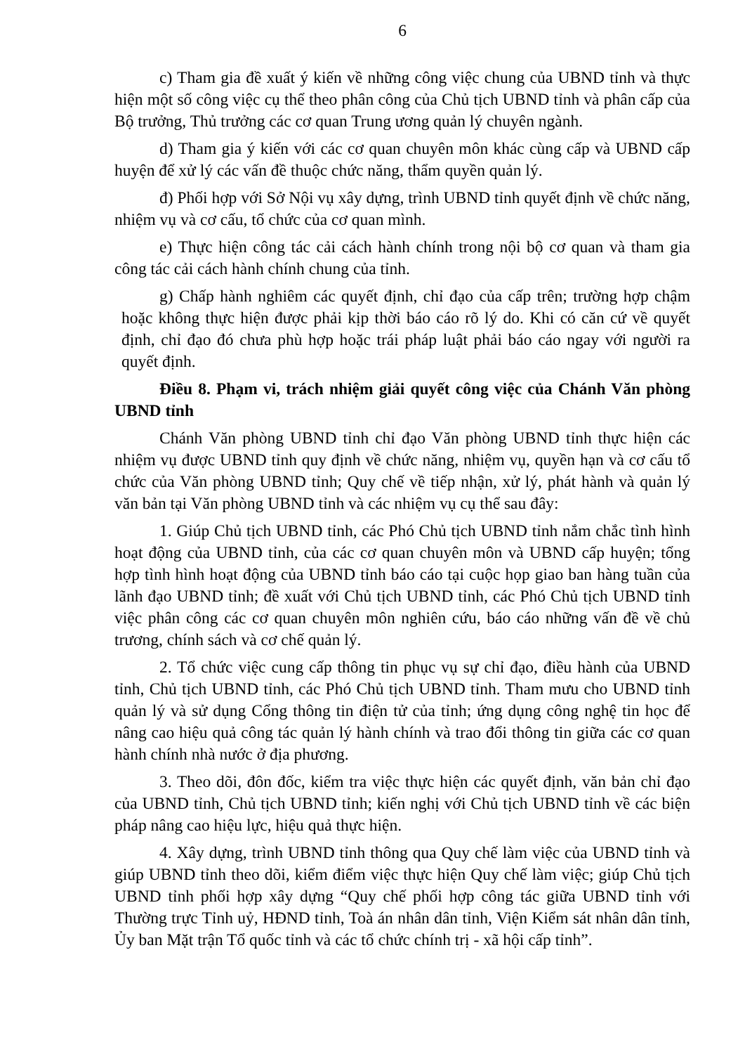6
c) Tham gia đề xuất ý kiến về những công việc chung của UBND tỉnh và thực hiện một số công việc cụ thể theo phân công của Chủ tịch UBND tỉnh và phân cấp của Bộ trưởng, Thủ trưởng các cơ quan Trung ương quản lý chuyên ngành.
d) Tham gia ý kiến với các cơ quan chuyên môn khác cùng cấp và UBND cấp huyện để xử lý các vấn đề thuộc chức năng, thẩm quyền quản lý.
đ) Phối hợp với Sở Nội vụ xây dựng, trình UBND tỉnh quyết định về chức năng, nhiệm vụ và cơ cấu, tổ chức của cơ quan mình.
e) Thực hiện công tác cải cách hành chính trong nội bộ cơ quan và tham gia công tác cải cách hành chính chung của tỉnh.
g) Chấp hành nghiêm các quyết định, chỉ đạo của cấp trên; trường hợp chậm hoặc không thực hiện được phải kịp thời báo cáo rõ lý do. Khi có căn cứ về quyết định, chỉ đạo đó chưa phù hợp hoặc trái pháp luật phải báo cáo ngay với người ra quyết định.
Điều 8. Phạm vi, trách nhiệm giải quyết công việc của Chánh Văn phòng UBND tỉnh
Chánh Văn phòng UBND tỉnh chỉ đạo Văn phòng UBND tỉnh thực hiện các nhiệm vụ được UBND tỉnh quy định về chức năng, nhiệm vụ, quyền hạn và cơ cấu tổ chức của Văn phòng UBND tỉnh; Quy chế về tiếp nhận, xử lý, phát hành và quản lý văn bản tại Văn phòng UBND tỉnh và các nhiệm vụ cụ thể sau đây:
1. Giúp Chủ tịch UBND tỉnh, các Phó Chủ tịch UBND tỉnh nắm chắc tình hình hoạt động của UBND tỉnh, của các cơ quan chuyên môn và UBND cấp huyện; tổng hợp tình hình hoạt động của UBND tỉnh báo cáo tại cuộc họp giao ban hàng tuần của lãnh đạo UBND tỉnh; đề xuất với Chủ tịch UBND tỉnh, các Phó Chủ tịch UBND tỉnh việc phân công các cơ quan chuyên môn nghiên cứu, báo cáo những vấn đề về chủ trương, chính sách và cơ chế quản lý.
2. Tổ chức việc cung cấp thông tin phục vụ sự chỉ đạo, điều hành của UBND tỉnh, Chủ tịch UBND tỉnh, các Phó Chủ tịch UBND tỉnh. Tham mưu cho UBND tỉnh quản lý và sử dụng Cổng thông tin điện tử của tỉnh; ứng dụng công nghệ tin học để nâng cao hiệu quả công tác quản lý hành chính và trao đổi thông tin giữa các cơ quan hành chính nhà nước ở địa phương.
3. Theo dõi, đôn đốc, kiểm tra việc thực hiện các quyết định, văn bản chỉ đạo của UBND tỉnh, Chủ tịch UBND tỉnh; kiến nghị với Chủ tịch UBND tỉnh về các biện pháp nâng cao hiệu lực, hiệu quả thực hiện.
4. Xây dựng, trình UBND tỉnh thông qua Quy chế làm việc của UBND tỉnh và giúp UBND tỉnh theo dõi, kiểm điểm việc thực hiện Quy chế làm việc; giúp Chủ tịch UBND tỉnh phối hợp xây dựng “Quy chế phối hợp công tác giữa UBND tỉnh với Thường trực Tỉnh uỷ, HĐND tỉnh, Toà án nhân dân tỉnh, Viện Kiểm sát nhân dân tỉnh, Ủy ban Mặt trận Tổ quốc tỉnh và các tổ chức chính trị - xã hội cấp tỉnh”.